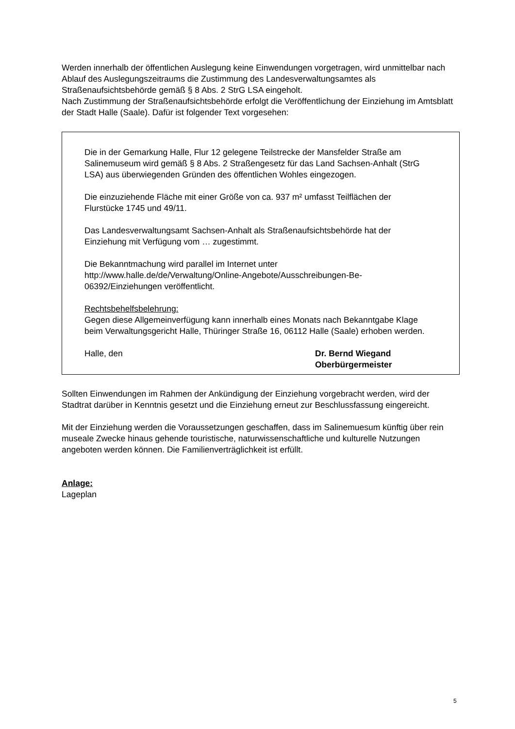Werden innerhalb der öffentlichen Auslegung keine Einwendungen vorgetragen, wird unmittelbar nach Ablauf des Auslegungszeitraums die Zustimmung des Landesverwaltungsamtes als Straßenaufsichtsbehörde gemäß § 8 Abs. 2 StrG LSA eingeholt.
Nach Zustimmung der Straßenaufsichtsbehörde erfolgt die Veröffentlichung der Einziehung im Amtsblatt der Stadt Halle (Saale). Dafür ist folgender Text vorgesehen:
Die in der Gemarkung Halle, Flur 12 gelegene Teilstrecke der Mansfelder Straße am Salinemuseum wird gemäß § 8 Abs. 2 Straßengesetz für das Land Sachsen-Anhalt (StrG LSA) aus überwiegenden Gründen des öffentlichen Wohles eingezogen.
Die einzuziehende Fläche mit einer Größe von ca. 937 m² umfasst Teilflächen der Flurstücke 1745 und 49/11.
Das Landesverwaltungsamt Sachsen-Anhalt als Straßenaufsichtsbehörde hat der Einziehung mit Verfügung vom … zugestimmt.
Die Bekanntmachung wird parallel im Internet unter http://www.halle.de/de/Verwaltung/Online-Angebote/Ausschreibungen-Be-06392/Einziehungen veröffentlicht.
Rechtsbehelfsbelehrung:
Gegen diese Allgemeinverfügung kann innerhalb eines Monats nach Bekanntgabe Klage beim Verwaltungsgericht Halle, Thüringer Straße 16, 06112 Halle (Saale) erhoben werden.
Halle, den Dr. Bernd Wiegand
Oberbürgermeister
Sollten Einwendungen im Rahmen der Ankündigung der Einziehung vorgebracht werden, wird der Stadtrat darüber in Kenntnis gesetzt und die Einziehung erneut zur Beschlussfassung eingereicht.
Mit der Einziehung werden die Voraussetzungen geschaffen, dass im Salinemuesum künftig über rein museale Zwecke hinaus gehende touristische, naturwissenschaftliche und kulturelle Nutzungen angeboten werden können. Die Familienverträglichkeit ist erfüllt.
Anlage:
Lageplan
5